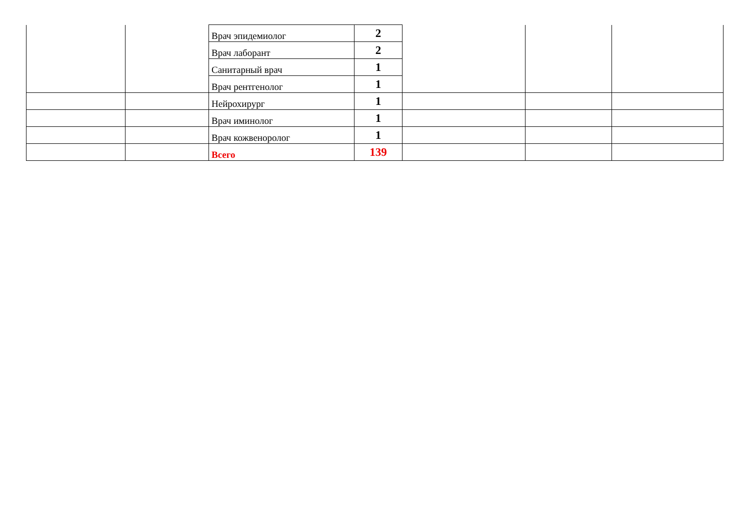| | | Врач эпидемиолог | 2 | | | |
| | | Врач лаборант | 2 | | | |
| | | Санитарный врач | 1 | | | |
| | | Врач рентгенолог | 1 | | | |
| | | Нейрохирург | 1 | | | |
| | | Врач иминолог | 1 | | | |
| | | Врач кожвеноролог | 1 | | | |
| | | Всего | 139 | | | |